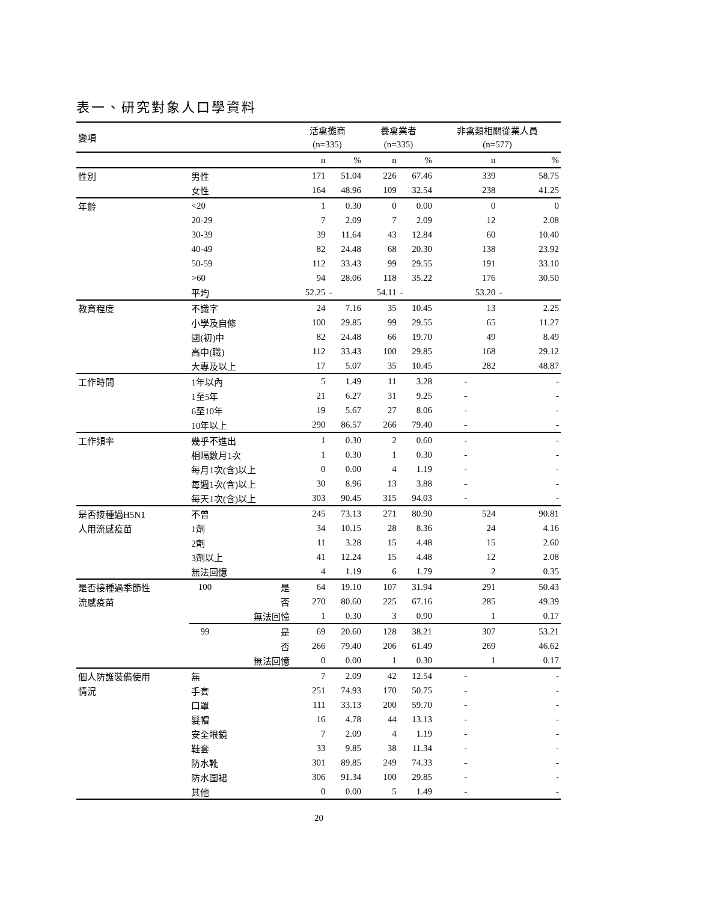表一、研究對象人口學資料
| 變項 | | | 活禽攤商 | | 養禽業者 | | 非禽類相關從業人員 | |
| --- | --- | --- | --- | --- | --- | --- | --- | --- |
| | | | (n=335) | | (n=335) | | (n=577) | |
| | | | n | % | n | % | n | % |
| 性別 | 男性 | | 171 | 51.04 | 226 | 67.46 | 339 | 58.75 |
| | 女性 | | 164 | 48.96 | 109 | 32.54 | 238 | 41.25 |
| 年齡 | <20 | | 1 | 0.30 | 0 | 0.00 | 0 | 0 |
| | 20-29 | | 7 | 2.09 | 7 | 2.09 | 12 | 2.08 |
| | 30-39 | | 39 | 11.64 | 43 | 12.84 | 60 | 10.40 |
| | 40-49 | | 82 | 24.48 | 68 | 20.30 | 138 | 23.92 |
| | 50-59 | | 112 | 33.43 | 99 | 29.55 | 191 | 33.10 |
| | >60 | | 94 | 28.06 | 118 | 35.22 | 176 | 30.50 |
| | 平均 | | 52.25 | - | 54.11 | - | 53.20 | - |
| 教育程度 | 不識字 | | 24 | 7.16 | 35 | 10.45 | 13 | 2.25 |
| | 小學及自修 | | 100 | 29.85 | 99 | 29.55 | 65 | 11.27 |
| | 國(初)中 | | 82 | 24.48 | 66 | 19.70 | 49 | 8.49 |
| | 高中(職) | | 112 | 33.43 | 100 | 29.85 | 168 | 29.12 |
| | 大專及以上 | | 17 | 5.07 | 35 | 10.45 | 282 | 48.87 |
| 工作時間 | 1年以內 | | 5 | 1.49 | 11 | 3.28 | - | - |
| | 1至5年 | | 21 | 6.27 | 31 | 9.25 | - | - |
| | 6至10年 | | 19 | 5.67 | 27 | 8.06 | - | - |
| | 10年以上 | | 290 | 86.57 | 266 | 79.40 | - | - |
| 工作頻率 | 幾乎不進出 | | 1 | 0.30 | 2 | 0.60 | - | - |
| | 相隔數月1次 | | 1 | 0.30 | 1 | 0.30 | - | - |
| | 每月1次(含)以上 | | 0 | 0.00 | 4 | 1.19 | - | - |
| | 每週1次(含)以上 | | 30 | 8.96 | 13 | 3.88 | - | - |
| | 每天1次(含)以上 | | 303 | 90.45 | 315 | 94.03 | - | - |
| 是否接種過H5N1 | 不曾 | | 245 | 73.13 | 271 | 80.90 | 524 | 90.81 |
| 人用流感疫苗 | 1劑 | | 34 | 10.15 | 28 | 8.36 | 24 | 4.16 |
| | 2劑 | | 11 | 3.28 | 15 | 4.48 | 15 | 2.60 |
| | 3劑以上 | | 41 | 12.24 | 15 | 4.48 | 12 | 2.08 |
| | 無法回憶 | | 4 | 1.19 | 6 | 1.79 | 2 | 0.35 |
| 是否接種過季節性 | 100 | 是 | 64 | 19.10 | 107 | 31.94 | 291 | 50.43 |
| 流感疫苗 | | 否 | 270 | 80.60 | 225 | 67.16 | 285 | 49.39 |
| | | 無法回憶 | 1 | 0.30 | 3 | 0.90 | 1 | 0.17 |
| | 99 | 是 | 69 | 20.60 | 128 | 38.21 | 307 | 53.21 |
| | | 否 | 266 | 79.40 | 206 | 61.49 | 269 | 46.62 |
| | | 無法回憶 | 0 | 0.00 | 1 | 0.30 | 1 | 0.17 |
| 個人防護裝備使用 | 無 | | 7 | 2.09 | 42 | 12.54 | - | - |
| 情況 | 手套 | | 251 | 74.93 | 170 | 50.75 | - | - |
| | 口罩 | | 111 | 33.13 | 200 | 59.70 | - | - |
| | 髮帽 | | 16 | 4.78 | 44 | 13.13 | - | - |
| | 安全眼鏡 | | 7 | 2.09 | 4 | 1.19 | - | - |
| | 鞋套 | | 33 | 9.85 | 38 | 11.34 | - | - |
| | 防水靴 | | 301 | 89.85 | 249 | 74.33 | - | - |
| | 防水圍裙 | | 306 | 91.34 | 100 | 29.85 | - | - |
| | 其他 | | 0 | 0.00 | 5 | 1.49 | - | - |
20